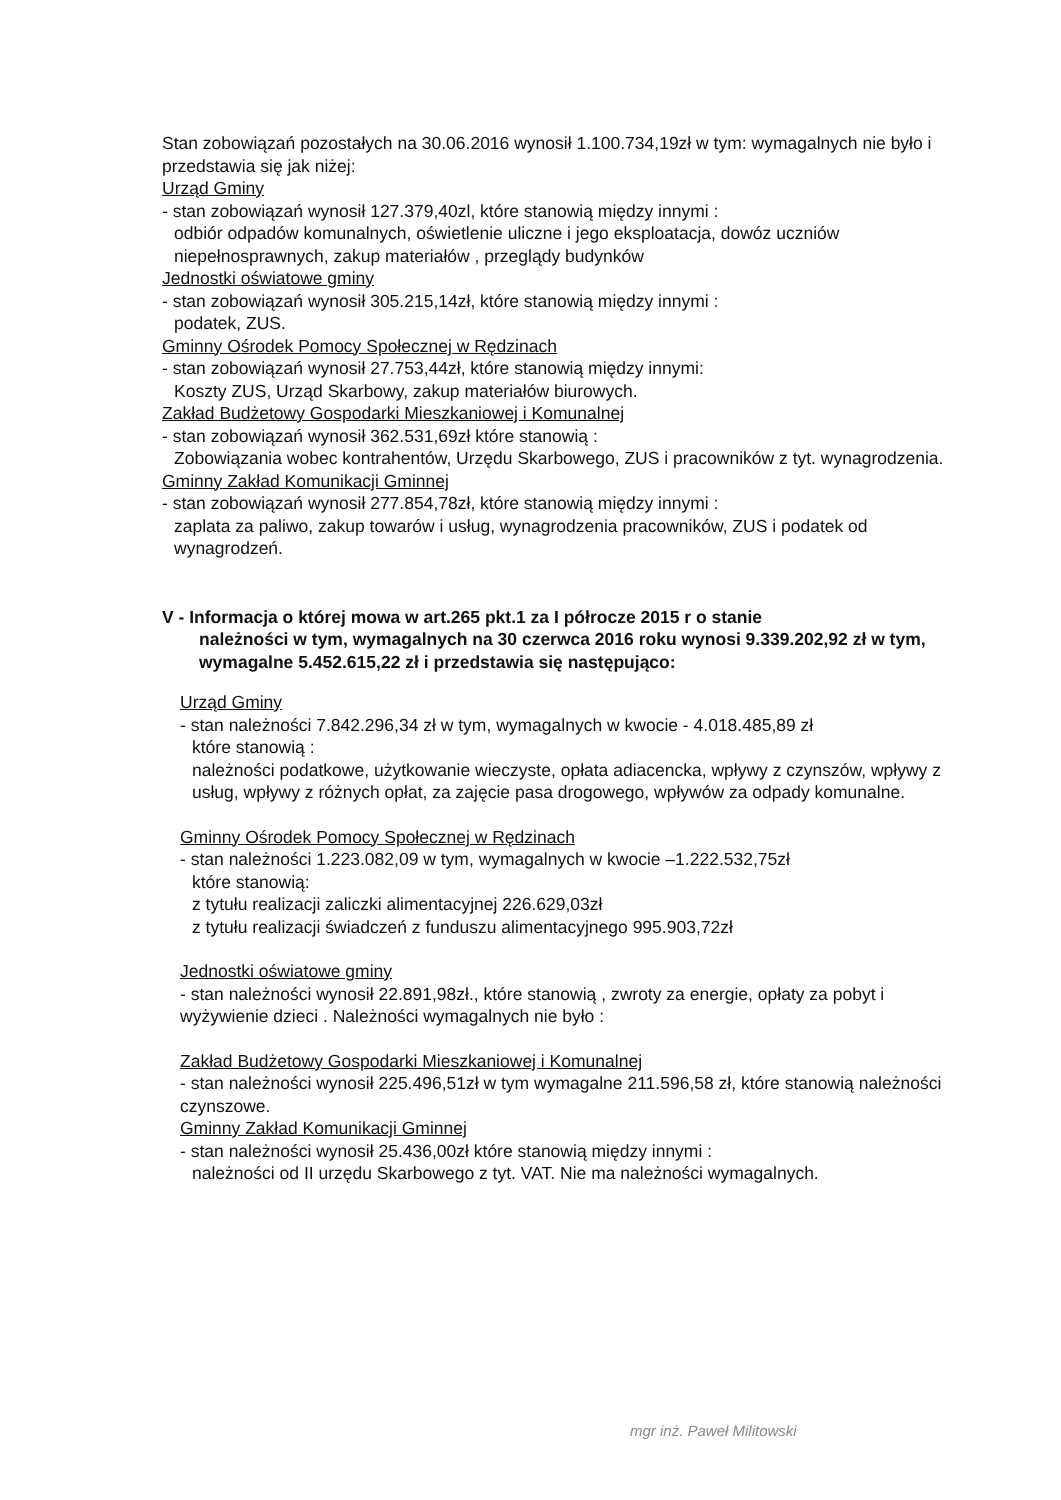Stan zobowiązań pozostałych na 30.06.2016 wynosił 1.100.734,19zł w tym: wymagalnych nie było i przedstawia się jak niżej:
Urząd Gminy
- stan zobowiązań wynosił 127.379,40zl, które stanowią między innymi :
odbiór odpadów komunalnych, oświetlenie uliczne i jego eksploatacja, dowóz uczniów niepełnosprawnych, zakup materiałów , przeglądy budynków
Jednostki oświatowe gminy
- stan zobowiązań wynosił 305.215,14zł, które stanowią między innymi :
podatek, ZUS.
Gminny Ośrodek Pomocy Społecznej w Rędzinach
- stan zobowiązań wynosił 27.753,44zł, które stanowią między innymi:
Koszty ZUS, Urząd Skarbowy, zakup materiałów biurowych.
Zakład Budżetowy Gospodarki Mieszkaniowej i Komunalnej
- stan zobowiązań wynosił 362.531,69zł które stanowią :
Zobowiązania wobec kontrahentów, Urzędu Skarbowego, ZUS i pracowników z tyt. wynagrodzenia.
Gminny Zakład Komunikacji Gminnej
- stan zobowiązań wynosił 277.854,78zł, które stanowią między innymi :
zaplata za paliwo, zakup towarów i usług, wynagrodzenia pracowników, ZUS i podatek od wynagrodzeń.
V - Informacja o której mowa w art.265 pkt.1 za I półrocze 2015 r o stanie
należności w tym, wymagalnych na 30 czerwca 2016 roku wynosi 9.339.202,92 zł w tym, wymagalne 5.452.615,22 zł i przedstawia się następująco:
Urząd Gminy
- stan należności 7.842.296,34 zł w tym, wymagalnych w kwocie - 4.018.485,89 zł
które stanowią :
należności podatkowe, użytkowanie wieczyste, opłata adiacencka, wpływy z czynszów, wpływy z usług, wpływy z różnych opłat, za zajęcie pasa drogowego, wpływów za odpady komunalne.
Gminny Ośrodek Pomocy Społecznej w Rędzinach
- stan należności 1.223.082,09 w tym, wymagalnych w kwocie –1.222.532,75zł
które stanowią:
z tytułu realizacji zaliczki alimentacyjnej 226.629,03zł
z tytułu realizacji świadczeń z funduszu alimentacyjnego 995.903,72zł
Jednostki oświatowe gminy
- stan należności wynosił 22.891,98zł., które stanowią , zwroty za energie, opłaty za pobyt i wyżywienie dzieci . Należności wymagalnych nie było :
Zakład Budżetowy Gospodarki Mieszkaniowej i Komunalnej
- stan należności wynosił 225.496,51zł w tym wymagalne 211.596,58 zł, które stanowią należności czynszowe.
Gminny Zakład Komunikacji Gminnej
- stan należności wynosił 25.436,00zł które stanowią między innymi :
należności od II urzędu Skarbowego z tyt. VAT. Nie ma należności wymagalnych.
mgr inż. Paweł Militowski